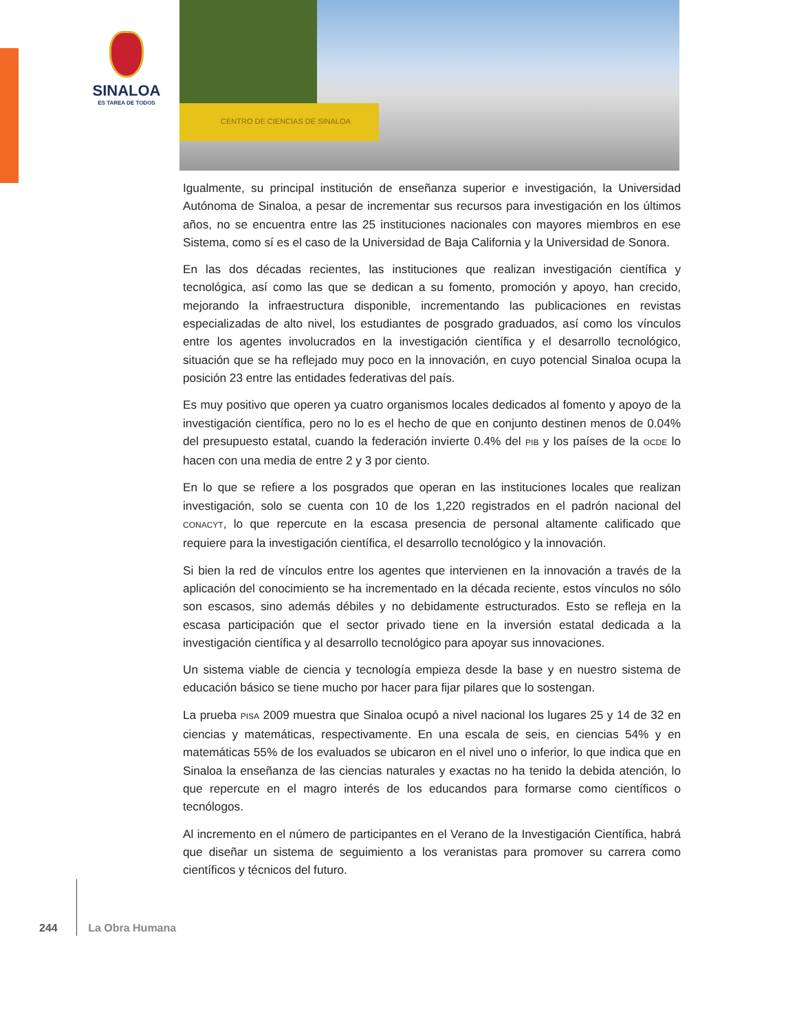SINALOA
ES TAREA DE TODOS
CENTRO DE CIENCIAS DE SINALOA
Igualmente, su principal institución de enseñanza superior e investigación, la Universidad Autónoma de Sinaloa, a pesar de incrementar sus recursos para investigación en los últimos años, no se encuentra entre las 25 instituciones nacionales con mayores miembros en ese Sistema, como sí es el caso de la Universidad de Baja California y la Universidad de Sonora.
En las dos décadas recientes, las instituciones que realizan investigación científica y tecnológica, así como las que se dedican a su fomento, promoción y apoyo, han crecido, mejorando la infraestructura disponible, incrementando las publicaciones en revistas especializadas de alto nivel, los estudiantes de posgrado graduados, así como los vínculos entre los agentes involucrados en la investigación científica y el desarrollo tecnológico, situación que se ha reflejado muy poco en la innovación, en cuyo potencial Sinaloa ocupa la posición 23 entre las entidades federativas del país.
Es muy positivo que operen ya cuatro organismos locales dedicados al fomento y apoyo de la investigación científica, pero no lo es el hecho de que en conjunto destinen menos de 0.04% del presupuesto estatal, cuando la federación invierte 0.4% del PIB y los países de la OCDE lo hacen con una media de entre 2 y 3 por ciento.
En lo que se refiere a los posgrados que operan en las instituciones locales que realizan investigación, solo se cuenta con 10 de los 1,220 registrados en el padrón nacional del CONACYT, lo que repercute en la escasa presencia de personal altamente calificado que requiere para la investigación científica, el desarrollo tecnológico y la innovación.
Si bien la red de vínculos entre los agentes que intervienen en la innovación a través de la aplicación del conocimiento se ha incrementado en la década reciente, estos vínculos no sólo son escasos, sino además débiles y no debidamente estructurados. Esto se refleja en la escasa participación que el sector privado tiene en la inversión estatal dedicada a la investigación científica y al desarrollo tecnológico para apoyar sus innovaciones.
Un sistema viable de ciencia y tecnología empieza desde la base y en nuestro sistema de educación básico se tiene mucho por hacer para fijar pilares que lo sostengan.
La prueba PISA 2009 muestra que Sinaloa ocupó a nivel nacional los lugares 25 y 14 de 32 en ciencias y matemáticas, respectivamente. En una escala de seis, en ciencias 54% y en matemáticas 55% de los evaluados se ubicaron en el nivel uno o inferior, lo que indica que en Sinaloa la enseñanza de las ciencias naturales y exactas no ha tenido la debida atención, lo que repercute en el magro interés de los educandos para formarse como científicos o tecnólogos.
Al incremento en el número de participantes en el Verano de la Investigación Científica, habrá que diseñar un sistema de seguimiento a los veranistas para promover su carrera como científicos y técnicos del futuro.
244 La Obra Humana